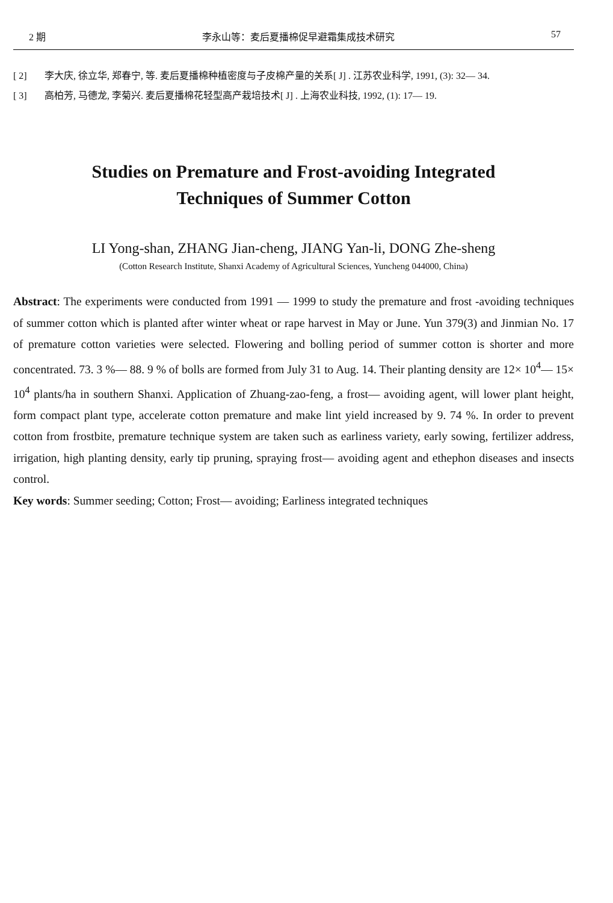2 期 李永山等：麦后夏播棉促早避霜集成技术研究 57
[ 2] 李大庆, 徐立华, 郑春宁, 等. 麦后夏播棉种植密度与子皮棉产量的关系[ J] . 江苏农业科学, 1991, (3): 32— 34.
[ 3] 高柏芳, 马德龙, 李菊兴. 麦后夏播棉花轻型高产栽培技术[ J] . 上海农业科技, 1992, (1): 17— 19.
Studies on Premature and Frost-avoiding Integrated
Techniques of Summer Cotton
LI Yong-shan, ZHANG Jian-cheng, JIANG Yan-li, DONG Zhe-sheng
(Cotton Research Institute, Shanxi Academy of Agricultural Sciences, Yuncheng 044000, China)
Abstract: The experiments were conducted from 1991 — 1999 to study the premature and frost -avoiding techniques of summer cotton which is planted after winter wheat or rape harvest in May or June. Yun 379(3) and Jinmian No. 17 of premature cotton varieties were selected. Flowering and bolling period of summer cotton is shorter and more concentrated. 73. 3 %— 88. 9 % of bolls are formed from July 31 to Aug. 14. Their planting density are 12× 10<sup>4</sup>— 15× 10<sup>4</sup> plants/ha in southern Shanxi. Application of Zhuang-zao-feng, a frost— avoiding agent, will lower plant height, form compact plant type, accelerate cotton premature and make lint yield increased by 9. 74 %. In order to prevent cotton from frostbite, premature technique system are taken such as earliness variety, early sowing, fertilizer address, irrigation, high planting density, early tip pruning, spraying frost— avoiding agent and ethephon diseases and insects control.
Key words: Summer seeding; Cotton; Frost— avoiding; Earliness integrated techniques